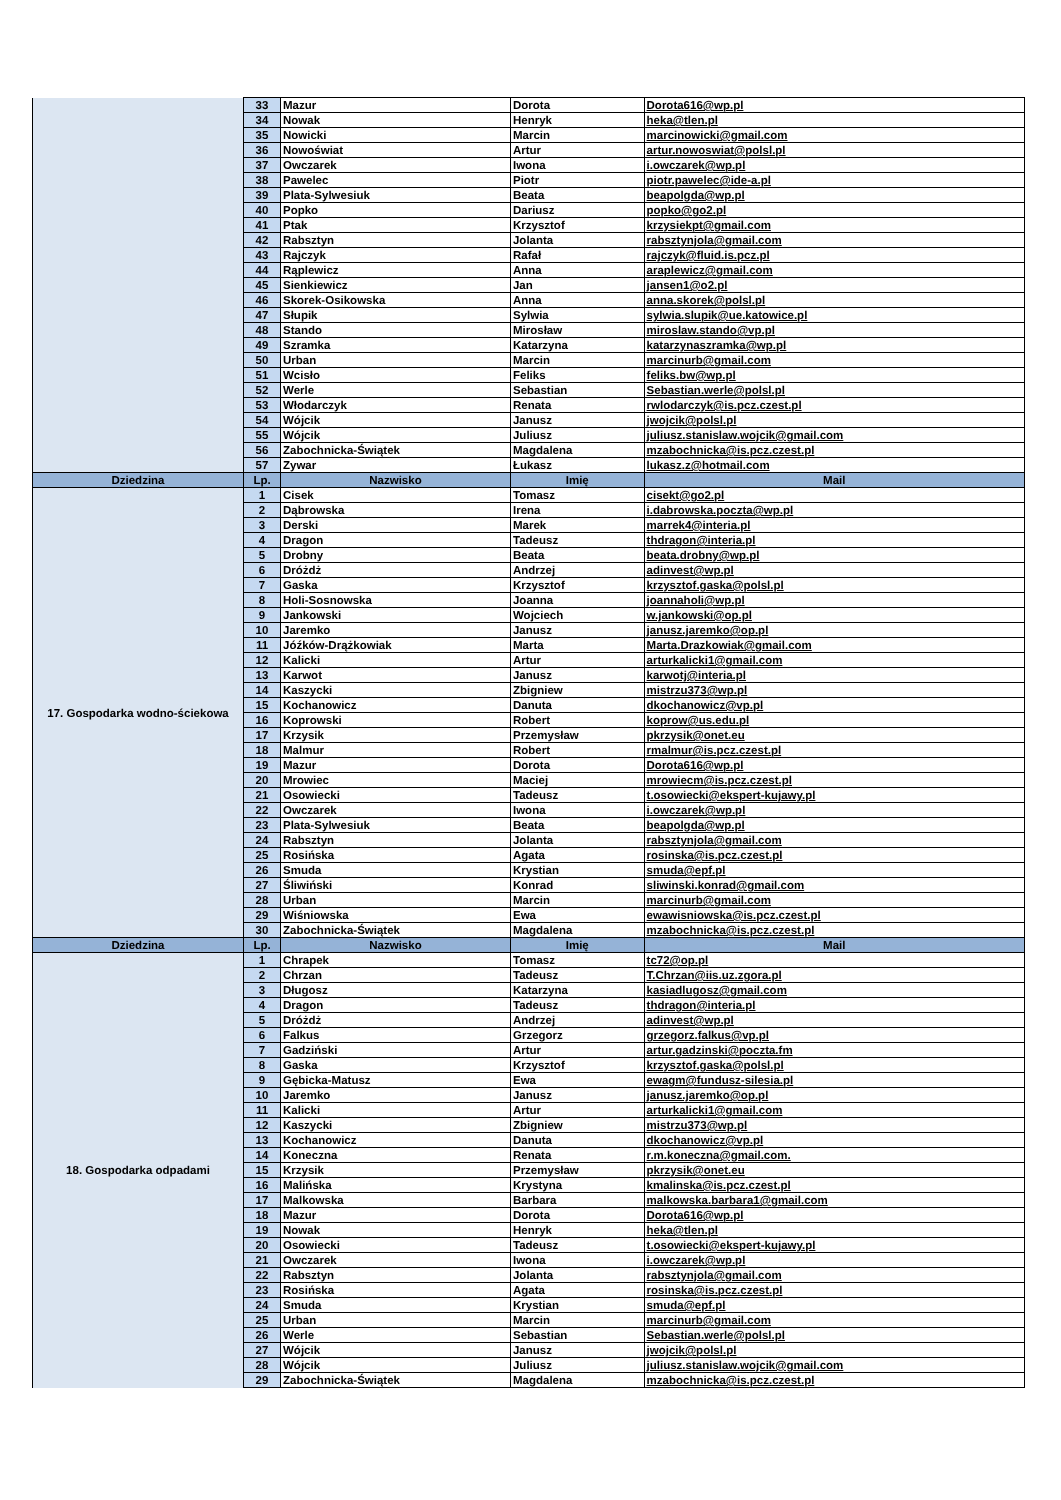| | 33 | Mazur | Dorota | Dorota616@wp.pl |
| | 34 | Nowak | Henryk | heka@tlen.pl |
| | 35 | Nowicki | Marcin | marcinowicki@gmail.com |
| | 36 | Nowoświat | Artur | artur.nowoswiat@polsl.pl |
| | 37 | Owczarek | Iwona | i.owczarek@wp.pl |
| | 38 | Pawelec | Piotr | piotr.pawelec@ide-a.pl |
| | 39 | Plata-Sylwesiuk | Beata | beapolgda@wp.pl |
| | 40 | Popko | Dariusz | popko@go2.pl |
| | 41 | Ptak | Krzysztof | krzysiekpt@gmail.com |
| | 42 | Rabsztyn | Jolanta | rabsztynjola@gmail.com |
| | 43 | Rajczyk | Rafał | rajczyk@fluid.is.pcz.pl |
| | 44 | Rąplewicz | Anna | araplewicz@gmail.com |
| | 45 | Sienkiewicz | Jan | jansen1@o2.pl |
| | 46 | Skorek-Osikowska | Anna | anna.skorek@polsl.pl |
| | 47 | Słupik | Sylwia | sylwia.slupik@ue.katowice.pl |
| | 48 | Stando | Mirosław | miroslaw.stando@vp.pl |
| | 49 | Szramka | Katarzyna | katarzynaszramka@wp.pl |
| | 50 | Urban | Marcin | marcinurb@gmail.com |
| | 51 | Wcisło | Feliks | feliks.bw@wp.pl |
| | 52 | Werle | Sebastian | Sebastian.werle@polsl.pl |
| | 53 | Włodarczyk | Renata | rwlodarczyk@is.pcz.czest.pl |
| | 54 | Wójcik | Janusz | jwojcik@polsl.pl |
| | 55 | Wójcik | Juliusz | juliusz.stanislaw.wojcik@gmail.com |
| | 56 | Zabochnicka-Świątek | Magdalena | mzabochnicka@is.pcz.czest.pl |
| | 57 | Zywar | Łukasz | lukasz.z@hotmail.com |
| Dziedzina | Lp. | Nazwisko | Imię | Mail |
| 17. Gospodarka wodno-ściekowa | 1 | Cisek | Tomasz | cisekt@go2.pl |
| | 2 | Dąbrowska | Irena | i.dabrowska.poczta@wp.pl |
| | 3 | Derski | Marek | marrek4@interia.pl |
| | 4 | Dragon | Tadeusz | thdragon@interia.pl |
| | 5 | Drobny | Beata | beata.drobny@wp.pl |
| | 6 | Dróżdż | Andrzej | adinvest@wp.pl |
| | 7 | Gaska | Krzysztof | krzysztof.gaska@polsl.pl |
| | 8 | Holi-Sosnowska | Joanna | joannaholi@wp.pl |
| | 9 | Jankowski | Wojciech | w.jankowski@op.pl |
| | 10 | Jaremko | Janusz | janusz.jaremko@op.pl |
| | 11 | Jóźków-Drążkowiak | Marta | Marta.Drazkowiak@gmail.com |
| | 12 | Kalicki | Artur | arturkalicki1@gmail.com |
| | 13 | Karwot | Janusz | karwotj@interia.pl |
| | 14 | Kaszycki | Zbigniew | mistrzu373@wp.pl |
| | 15 | Kochanowicz | Danuta | dkochanowicz@vp.pl |
| | 16 | Koprowski | Robert | koprow@us.edu.pl |
| | 17 | Krzysik | Przemysław | pkrzysik@onet.eu |
| | 18 | Malmur | Robert | rmalmur@is.pcz.czest.pl |
| | 19 | Mazur | Dorota | Dorota616@wp.pl |
| | 20 | Mrowiec | Maciej | mrowiecm@is.pcz.czest.pl |
| | 21 | Osowiecki | Tadeusz | t.osowiecki@ekspert-kujawy.pl |
| | 22 | Owczarek | Iwona | i.owczarek@wp.pl |
| | 23 | Plata-Sylwesiuk | Beata | beapolgda@wp.pl |
| | 24 | Rabsztyn | Jolanta | rabsztynjola@gmail.com |
| | 25 | Rosińska | Agata | rosinska@is.pcz.czest.pl |
| | 26 | Smuda | Krystian | smuda@epf.pl |
| | 27 | Śliwiński | Konrad | sliwinski.konrad@gmail.com |
| | 28 | Urban | Marcin | marcinurb@gmail.com |
| | 29 | Wiśniowska | Ewa | ewawisniowska@is.pcz.czest.pl |
| | 30 | Zabochnicka-Świątek | Magdalena | mzabochnicka@is.pcz.czest.pl |
| Dziedzina | Lp. | Nazwisko | Imię | Mail |
| 18. Gospodarka odpadami | 1 | Chrapek | Tomasz | tc72@op.pl |
| | 2 | Chrzan | Tadeusz | T.Chrzan@iis.uz.zgora.pl |
| | 3 | Długosz | Katarzyna | kasiadlugosz@gmail.com |
| | 4 | Dragon | Tadeusz | thdragon@interia.pl |
| | 5 | Dróżdż | Andrzej | adinvest@wp.pl |
| | 6 | Falkus | Grzegorz | grzegorz.falkus@vp.pl |
| | 7 | Gadziński | Artur | artur.gadzinski@poczta.fm |
| | 8 | Gaska | Krzysztof | krzysztof.gaska@polsl.pl |
| | 9 | Gębicka-Matusz | Ewa | ewagm@fundusz-silesia.pl |
| | 10 | Jaremko | Janusz | janusz.jaremko@op.pl |
| | 11 | Kalicki | Artur | arturkalicki1@gmail.com |
| | 12 | Kaszycki | Zbigniew | mistrzu373@wp.pl |
| | 13 | Kochanowicz | Danuta | dkochanowicz@vp.pl |
| | 14 | Koneczna | Renata | r.m.koneczna@gmail.com. |
| | 15 | Krzysik | Przemysław | pkrzysik@onet.eu |
| | 16 | Malińska | Krystyna | kmalinska@is.pcz.czest.pl |
| | 17 | Malkowska | Barbara | malkowska.barbara1@gmail.com |
| | 18 | Mazur | Dorota | Dorota616@wp.pl |
| | 19 | Nowak | Henryk | heka@tlen.pl |
| | 20 | Osowiecki | Tadeusz | t.osowiecki@ekspert-kujawy.pl |
| | 21 | Owczarek | Iwona | i.owczarek@wp.pl |
| | 22 | Rabsztyn | Jolanta | rabsztynjola@gmail.com |
| | 23 | Rosińska | Agata | rosinska@is.pcz.czest.pl |
| | 24 | Smuda | Krystian | smuda@epf.pl |
| | 25 | Urban | Marcin | marcinurb@gmail.com |
| | 26 | Werle | Sebastian | Sebastian.werle@polsl.pl |
| | 27 | Wójcik | Janusz | jwojcik@polsl.pl |
| | 28 | Wójcik | Juliusz | juliusz.stanislaw.wojcik@gmail.com |
| | 29 | Zabochnicka-Świątek | Magdalena | mzabochnicka@is.pcz.czest.pl |